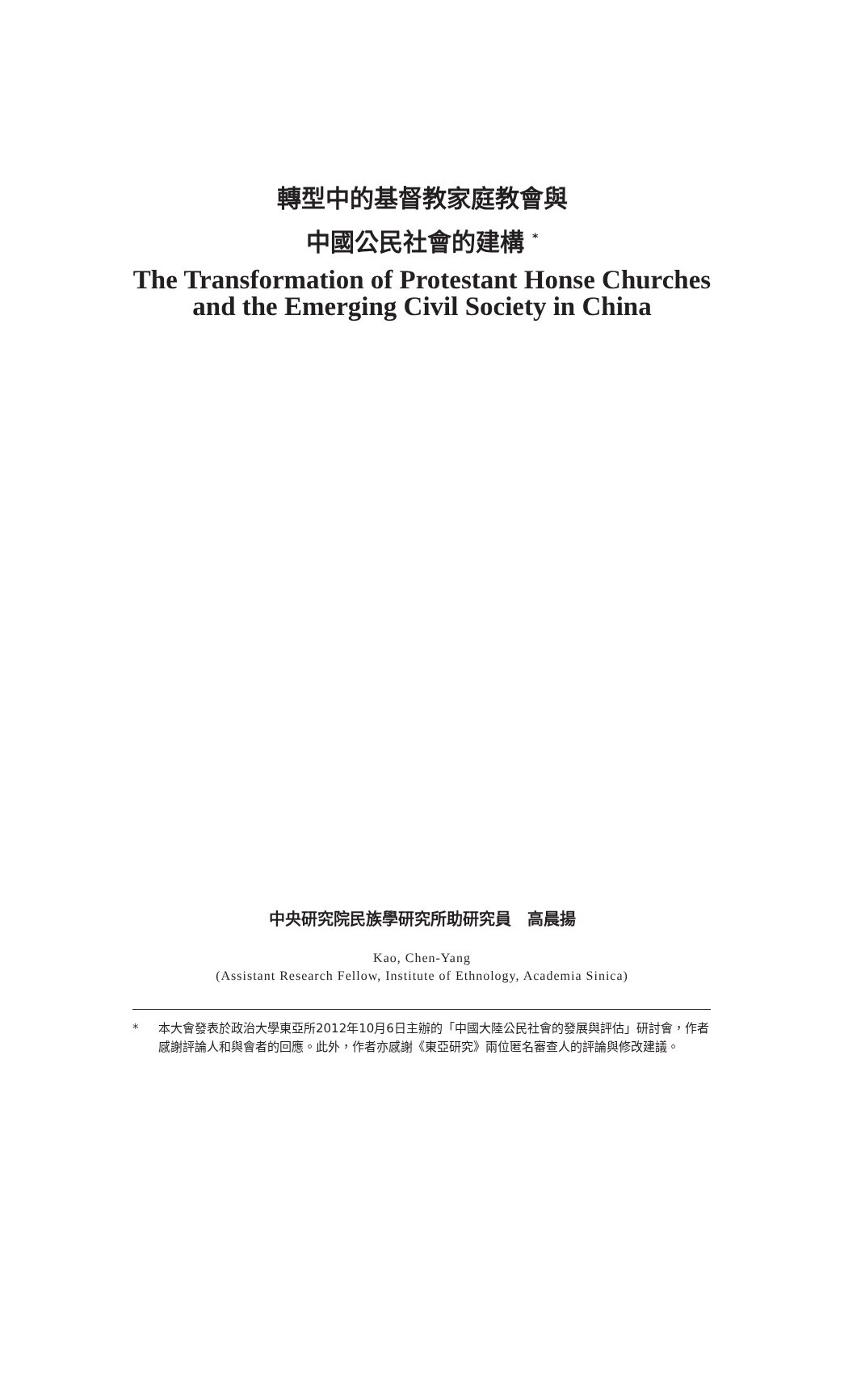轉型中的基督教家庭教會與
中國公民社會的建構 <sup>*</sup>
The Transformation of Protestant Honse Churches
and the Emerging Civil Society in China
中央研究院民族學研究所助研究員　高晨揚
Kao, Chen-Yang
(Assistant Research Fellow, Institute of Ethnology, Academia Sinica)
* 本大會發表於政治大學東亞所2012年10月6日主辦的「中國大陸公民社會的發展與評估」研討會，作者感謝評論人和與會者的回應。此外，作者亦感謝《東亞研究》兩位匿名審查人的評論與修改建議。